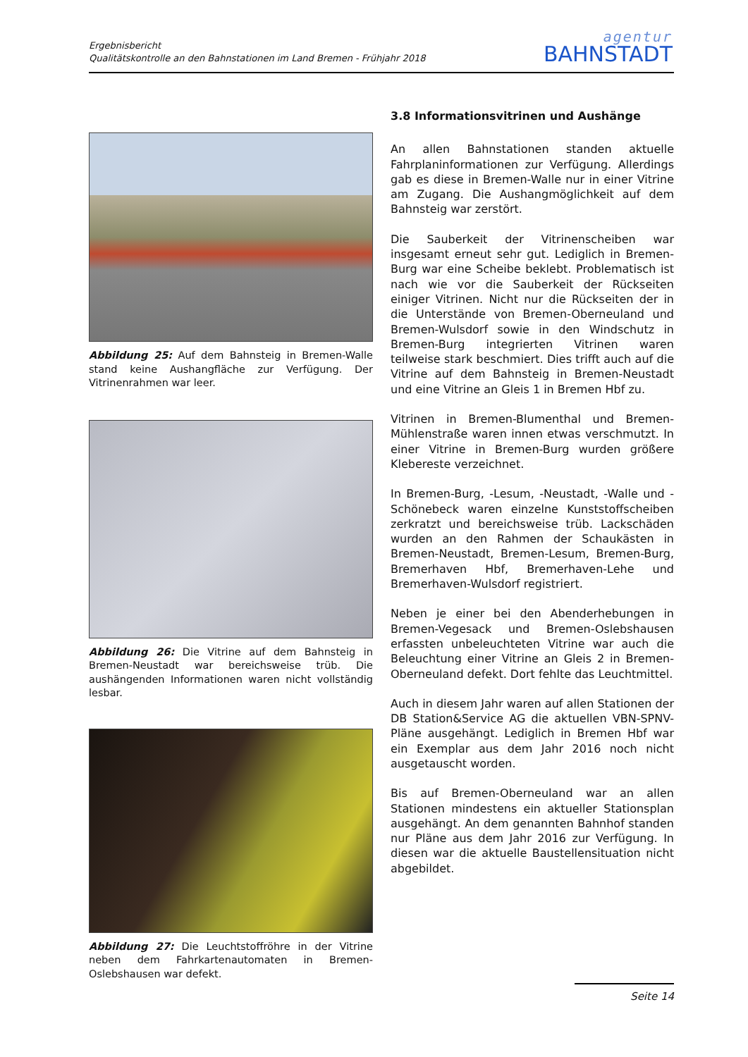Ergebnisbericht
Qualitätskontrolle an den Bahnstationen im Land Bremen - Frühjahr 2018
agentur
BAHNSTADT
Abbildung 25: Auf dem Bahnsteig in Bremen-Walle stand keine Aushangfläche zur Verfügung. Der Vitrinenrahmen war leer.
Abbildung 26: Die Vitrine auf dem Bahnsteig in Bremen-Neustadt war bereichsweise trüb. Die aushängenden Informationen waren nicht vollständig lesbar.
Abbildung 27: Die Leuchtstoffröhre in der Vitrine neben dem Fahrkartenautomaten in Bremen-Oslebshausen war defekt.
3.8 Informationsvitrinen und Aushänge
An allen Bahnstationen standen aktuelle Fahrplaninformationen zur Verfügung. Allerdings gab es diese in Bremen-Walle nur in einer Vitrine am Zugang. Die Aushangmöglichkeit auf dem Bahnsteig war zerstört.
Die Sauberkeit der Vitrinenscheiben war insgesamt erneut sehr gut. Lediglich in Bremen-Burg war eine Scheibe beklebt. Problematisch ist nach wie vor die Sauberkeit der Rückseiten einiger Vitrinen. Nicht nur die Rückseiten der in die Unterstände von Bremen-Oberneuland und Bremen-Wulsdorf sowie in den Windschutz in Bremen-Burg integrierten Vitrinen waren teilweise stark beschmiert. Dies trifft auch auf die Vitrine auf dem Bahnsteig in Bremen-Neustadt und eine Vitrine an Gleis 1 in Bremen Hbf zu.
Vitrinen in Bremen-Blumenthal und Bremen-Mühlenstraße waren innen etwas verschmutzt. In einer Vitrine in Bremen-Burg wurden größere Klebereste verzeichnet.
In Bremen-Burg, -Lesum, -Neustadt, -Walle und -Schönebeck waren einzelne Kunststoffscheiben zerkratzt und bereichsweise trüb. Lackschäden wurden an den Rahmen der Schaukästen in Bremen-Neustadt, Bremen-Lesum, Bremen-Burg, Bremerhaven Hbf, Bremerhaven-Lehe und Bremerhaven-Wulsdorf registriert.
Neben je einer bei den Abenderhebungen in Bremen-Vegesack und Bremen-Oslebshausen erfassten unbeleuchteten Vitrine war auch die Beleuchtung einer Vitrine an Gleis 2 in Bremen-Oberneuland defekt. Dort fehlte das Leuchtmittel.
Auch in diesem Jahr waren auf allen Stationen der DB Station&Service AG die aktuellen VBN-SPNV-Pläne ausgehängt. Lediglich in Bremen Hbf war ein Exemplar aus dem Jahr 2016 noch nicht ausgetauscht worden.
Bis auf Bremen-Oberneuland war an allen Stationen mindestens ein aktueller Stationsplan ausgehängt. An dem genannten Bahnhof standen nur Pläne aus dem Jahr 2016 zur Verfügung. In diesen war die aktuelle Baustellensituation nicht abgebildet.
Seite 14